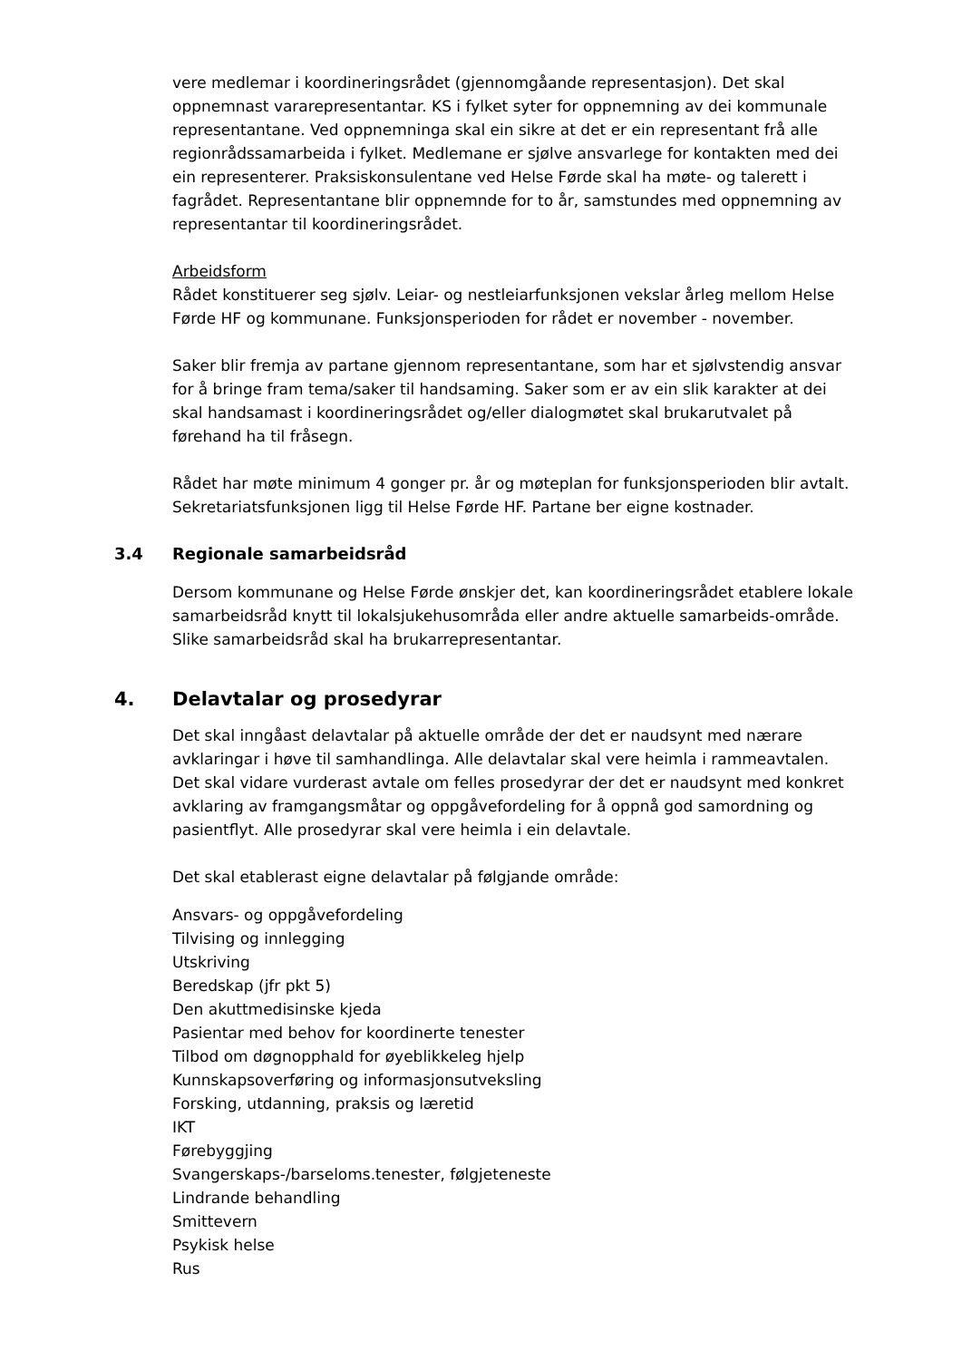vere medlemar i koordineringsrådet (gjennomgåande representasjon). Det skal oppnemnast vararepresentantar. KS i fylket syter for oppnemning av dei kommunale representantane. Ved oppnemninga skal ein sikre at det er ein representant frå alle regionrådssamarbeida i fylket. Medlemane er sjølve ansvarlege for kontakten med dei ein representerer. Praksiskonsulentane ved Helse Førde skal ha møte- og talerett i fagrådet. Representantane blir oppnemnde for to år, samstundes med oppnemning av representantar til koordineringsrådet.
Arbeidsform
Rådet konstituerer seg sjølv. Leiar- og nestleiarfunksjonen vekslar årleg mellom Helse Førde HF og kommunane. Funksjonsperioden for rådet er november - november.
Saker blir fremja av partane gjennom representantane, som har et sjølvstendig ansvar for å bringe fram tema/saker til handsaming. Saker som er av ein slik karakter at dei skal handsamast i koordineringsrådet og/eller dialogmøtet skal brukarutvalet på førehand ha til fråsegn.
Rådet har møte minimum 4 gonger pr. år og møteplan for funksjonsperioden blir avtalt. Sekretariatsfunksjonen ligg til Helse Førde HF. Partane ber eigne kostnader.
3.4 Regionale samarbeidsråd
Dersom kommunane og Helse Førde ønskjer det, kan koordineringsrådet etablere lokale samarbeidsråd knytt til lokalsjukehusområda eller andre aktuelle samarbeids-område. Slike samarbeidsråd skal ha brukarrepresentantar.
4. Delavtalar og prosedyrar
Det skal inngåast delavtalar på aktuelle område der det er naudsynt med nærare avklaringar i høve til samhandlinga. Alle delavtalar skal vere heimla i rammeavtalen. Det skal vidare vurderast avtale om felles prosedyrar der det er naudsynt med konkret avklaring av framgangsmåtar og oppgåvefordeling for å oppnå god samordning og pasientflyt. Alle prosedyrar skal vere heimla i ein delavtale.
Det skal etablerast eigne delavtalar på følgjande område:
Ansvars- og oppgåvefordeling
Tilvising og innlegging
Utskriving
Beredskap (jfr pkt 5)
Den akuttmedisinske kjeda
Pasientar med behov for koordinerte tenester
Tilbod om døgnopphald for øyeblikkeleg hjelp
Kunnskapsoverføring og informasjonsutveksling
Forsking, utdanning, praksis og læretid
IKT
Førebyggjing
Svangerskaps-/barseloms.tenester, følgjeteneste
Lindrande behandling
Smittevern
Psykisk helse
Rus